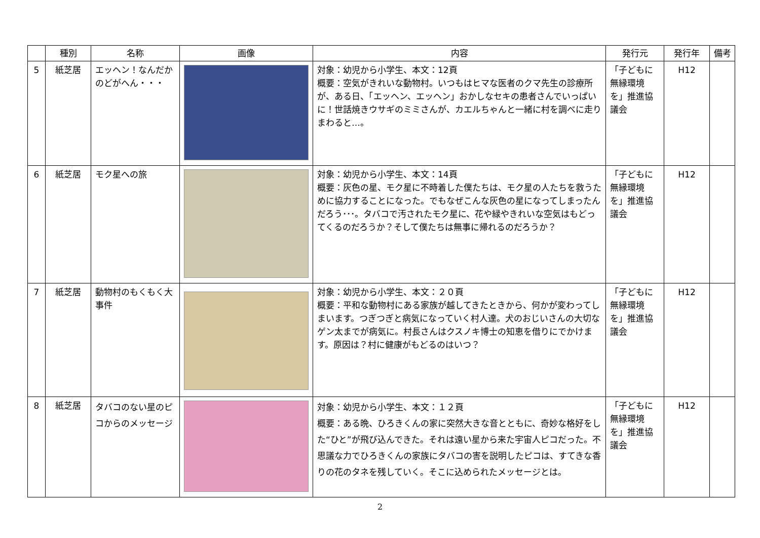| | 種別 | 名称 | 画像 | 内容 | 発行元 | 発行年 | 備考 |
| --- | --- | --- | --- | --- | --- | --- | --- |
| 5 | 紙芝居 | エッヘン！なんだかのどがへん・・・ | | 対象：幼児から小学生、本文：12頁 概要：空気がきれいな動物村。いつもはヒマな医者のクマ先生の診療所が、ある日、「エッヘン、エッヘン」おかしなセキの患者さんでいっぱいに！世話焼きウサギのミミさんが、カエルちゃんと一緒に村を調べに走りまわると…。 | 「子どもに無縁環境を」推進協議会 | H12 | |
| 6 | 紙芝居 | モク星への旅 | | 対象：幼児から小学生、本文：14頁 概要：灰色の星、モク星に不時着した僕たちは、モク星の人たちを救うために協力することになった。でもなぜこんな灰色の星になってしまったんだろう･･･。タバコで汚されたモク星に、花や緑やきれいな空気はもどってくるのだろうか？そして僕たちは無事に帰れるのだろうか？ | 「子どもに無縁環境を」推進協議会 | H12 | |
| 7 | 紙芝居 | 動物村のもくもく大事件 | | 対象：幼児から小学生、本文：２０頁 概要：平和な動物村にある家族が越してきたときから、何かが変わってしまいます。つぎつぎと病気になっていく村人達。犬のおじいさんの大切なゲン太までが病気に。村長さんはクスノキ博士の知恵を借りにでかけます。原因は？村に健康がもどるのはいつ？ | 「子どもに無縁環境を」推進協議会 | H12 | |
| 8 | 紙芝居 | タバコのない星のピコからのメッセージ | | 対象：幼児から小学生、本文：１２頁 概要：ある晩、ひろきくんの家に突然大きな音とともに、奇妙な格好をした“ひと”が飛び込んできた。それは遠い星から来た宇宙人ピコだった。不思議な力でひろきくんの家族にタバコの害を説明したピコは、すてきな香りの花のタネを残していく。そこに込められたメッセージとは。 | 「子どもに無縁環境を」推進協議会 | H12 | |
2